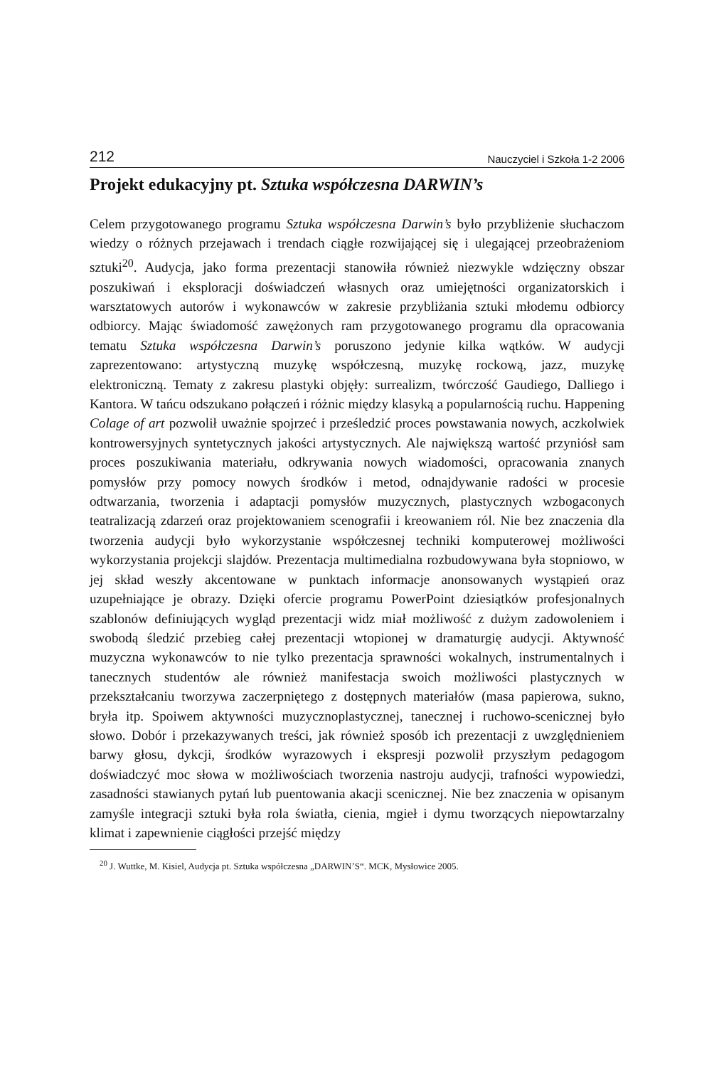212 Nauczyciel i Szkoła 1-2 2006
Projekt edukacyjny pt. Sztuka współczesna DARWIN’s
Celem przygotowanego programu Sztuka współczesna Darwin’s było przybliżenie słuchaczom wiedzy o różnych przejawach i trendach ciągłe rozwijającej się i ulegającej przeobrażeniom sztuki<sup>20</sup>. Audycja, jako forma prezentacji stanowiła również niezwykle wdzięczny obszar poszukiwań i eksploracji doświadczeń własnych oraz umiejętności organizatorskich i warsztatowych autorów i wykonawców w zakresie przybliżania sztuki młodemu odbiorcy odbiorcy. Mając świadomość zawężonych ram przygotowanego programu dla opracowania tematu Sztuka współczesna Darwin’s poruszono jedynie kilka wątków. W audycji zaprezentowano: artystyczną muzykę współczesną, muzykę rockową, jazz, muzykę elektroniczną. Tematy z zakresu plastyki objęły: surrealizm, twórczość Gaudiego, Dalliego i Kantora. W tańcu odszukano połączeń i różnic między klasyką a popularnością ruchu. Happening Colage of art pozwolił uważnie spojrzeć i prześledzić proces powstawania nowych, aczkolwiek kontrowersyjnych syntetycznych jakości artystycznych. Ale największą wartość przyniósł sam proces poszukiwania materiału, odkrywania nowych wiadomości, opracowania znanych pomysłów przy pomocy nowych środków i metod, odnajdywanie radości w procesie odtwarzania, tworzenia i adaptacji pomysłów muzycznych, plastycznych wzbogaconych teatralizacją zdarzeń oraz projektowaniem scenografii i kreowaniem ról. Nie bez znaczenia dla tworzenia audycji było wykorzystanie współczesnej techniki komputerowej możliwości wykorzystania projekcji slajdów. Prezentacja multimedialna rozbudowywana była stopniowo, w jej skład weszły akcentowane w punktach informacje anonsowanych wystąpień oraz uzupełniające je obrazy. Dzięki ofercie programu PowerPoint dziesiątków profesjonalnych szablonów definiujących wygląd prezentacji widz miał możliwość z dużym zadowoleniem i swobodą śledzić przebieg całej prezentacji wtopionej w dramaturgię audycji. Aktywność muzyczna wykonawców to nie tylko prezentacja sprawności wokalnych, instrumentalnych i tanecznych studentów ale również manifestacja swoich możliwości plastycznych w przekształcaniu tworzywa zaczerpniętego z dostępnych materiałów (masa papierowa, sukno, bryła itp. Spoiwem aktywności muzycznoplastycznej, tanecznej i ruchowo-scenicznej było słowo. Dobór i przekazywanych treści, jak również sposób ich prezentacji z uwzględnieniem barwy głosu, dykcji, środków wyrazowych i ekspresji pozwolił przyszłym pedagogom doświadczyć moc słowa w możliwościach tworzenia nastroju audycji, trafności wypowiedzi, zasadności stawianych pytań lub puentowania akacji scenicznej. Nie bez znaczenia w opisanym zamyśle integracji sztuki była rola światła, cienia, mgieł i dymu tworzących niepowtarzalny klimat i zapewnienie ciągłości przejść między
<sup>20</sup> J. Wuttke, M. Kisiel, Audycja pt. Sztuka współczesna „DARWIN’S“. MCK, Mysłowice 2005.